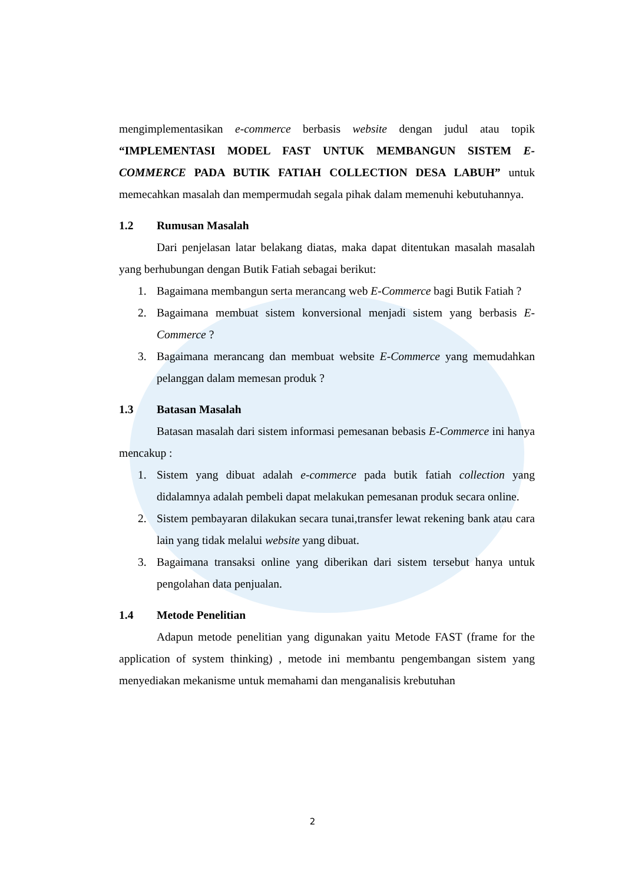mengimplementasikan e-commerce berbasis website dengan judul atau topik “IMPLEMENTASI MODEL FAST UNTUK MEMBANGUN SISTEM E-COMMERCE PADA BUTIK FATIAH COLLECTION DESA LABUH” untuk memecahkan masalah dan mempermudah segala pihak dalam memenuhi kebutuhannya.
1.2 Rumusan Masalah
Dari penjelasan latar belakang diatas, maka dapat ditentukan masalah masalah yang berhubungan dengan Butik Fatiah sebagai berikut:
1. Bagaimana membangun serta merancang web E-Commerce bagi Butik Fatiah ?
2. Bagaimana membuat sistem konversional menjadi sistem yang berbasis E-Commerce ?
3. Bagaimana merancang dan membuat website E-Commerce yang memudahkan pelanggan dalam memesan produk ?
1.3 Batasan Masalah
Batasan masalah dari sistem informasi pemesanan bebasis E-Commerce ini hanya mencakup :
1. Sistem yang dibuat adalah e-commerce pada butik fatiah collection yang didalamnya adalah pembeli dapat melakukan pemesanan produk secara online.
2. Sistem pembayaran dilakukan secara tunai,transfer lewat rekening bank atau cara lain yang tidak melalui website yang dibuat.
3. Bagaimana transaksi online yang diberikan dari sistem tersebut hanya untuk pengolahan data penjualan.
1.4 Metode Penelitian
Adapun metode penelitian yang digunakan yaitu Metode FAST (frame for the application of system thinking) , metode ini membantu pengembangan sistem yang menyediakan mekanisme untuk memahami dan menganalisis krebutuhan
2